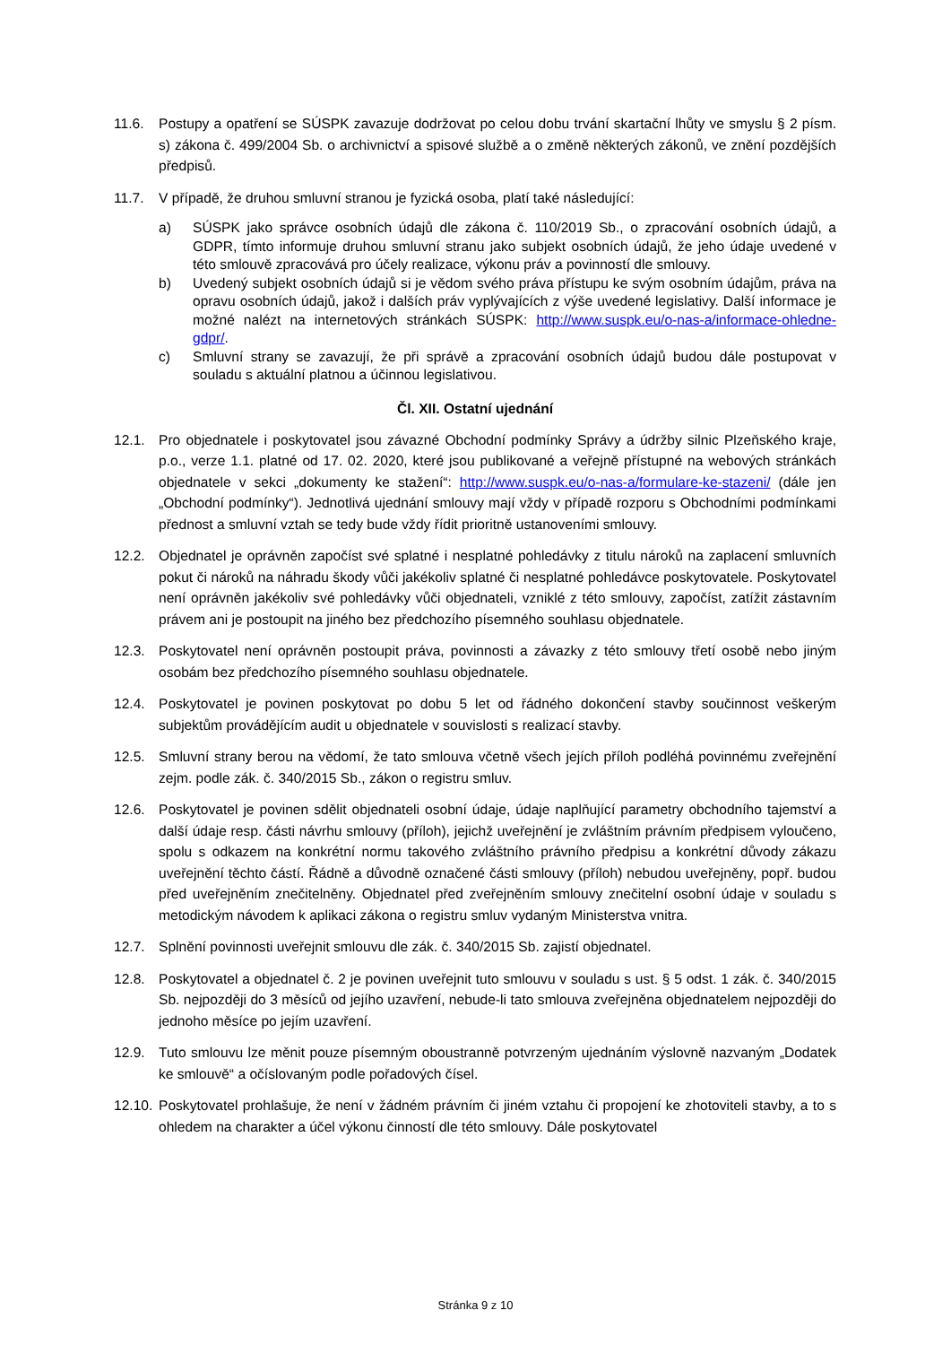11.6. Postupy a opatření se SÚSPK zavazuje dodržovat po celou dobu trvání skartační lhůty ve smyslu § 2 písm. s) zákona č. 499/2004 Sb. o archivnictví a spisové službě a o změně některých zákonů, ve znění pozdějších předpisů.
11.7. V případě, že druhou smluvní stranou je fyzická osoba, platí také následující:
a) SÚSPK jako správce osobních údajů dle zákona č. 110/2019 Sb., o zpracování osobních údajů, a GDPR, tímto informuje druhou smluvní stranu jako subjekt osobních údajů, že jeho údaje uvedené v této smlouvě zpracovává pro účely realizace, výkonu práv a povinností dle smlouvy.
b) Uvedený subjekt osobních údajů si je vědom svého práva přístupu ke svým osobním údajům, práva na opravu osobních údajů, jakož i dalších práv vyplývajících z výše uvedené legislativy. Další informace je možné nalézt na internetových stránkách SÚSPK: http://www.suspk.eu/o-nas-a/informace-ohledne-gdpr/.
c) Smluvní strany se zavazují, že při správě a zpracování osobních údajů budou dále postupovat v souladu s aktuální platnou a účinnou legislativou.
Čl. XII. Ostatní ujednání
12.1. Pro objednatele i poskytovatel jsou závazné Obchodní podmínky Správy a údržby silnic Plzeňského kraje, p.o., verze 1.1. platné od 17. 02. 2020, které jsou publikované a veřejně přístupné na webových stránkách objednatele v sekci „dokumenty ke stažení“: http://www.suspk.eu/o-nas-a/formulare-ke-stazeni/ (dále jen „Obchodní podmínky“). Jednotlivá ujednání smlouvy mají vždy v případě rozporu s Obchodními podmínkami přednost a smluvní vztah se tedy bude vždy řídit prioritně ustanoveními smlouvy.
12.2. Objednatel je oprávněn započíst své splatné i nesplatné pohledávky z titulu nároků na zaplacení smluvních pokut či nároků na náhradu škody vůči jakékoliv splatné či nesplatné pohledávce poskytovatele. Poskytovatel není oprávněn jakékoliv své pohledávky vůči objednateli, vzniklé z této smlouvy, započíst, zatížit zástavním právem ani je postoupit na jiného bez předchozího písemného souhlasu objednatele.
12.3. Poskytovatel není oprávněn postoupit práva, povinnosti a závazky z této smlouvy třetí osobě nebo jiným osobám bez předchozího písemného souhlasu objednatele.
12.4. Poskytovatel je povinen poskytovat po dobu 5 let od řádného dokončení stavby součinnost veškerým subjektům provádějícím audit u objednatele v souvislosti s realizací stavby.
12.5. Smluvní strany berou na vědomí, že tato smlouva včetně všech jejích příloh podléhá povinnému zveřejnění zejm. podle zák. č. 340/2015 Sb., zákon o registru smluv.
12.6. Poskytovatel je povinen sdělit objednateli osobní údaje, údaje naplňující parametry obchodního tajemství a další údaje resp. části návrhu smlouvy (příloh), jejichž uveřejnění je zvláštním právním předpisem vyloučeno, spolu s odkazem na konkrétní normu takového zvláštního právního předpisu a konkrétní důvody zákazu uveřejnění těchto částí. Řádně a důvodně označené části smlouvy (příloh) nebudou uveřejněny, popř. budou před uveřejněním znečitelněny. Objednatel před zveřejněním smlouvy znečitelní osobní údaje v souladu s metodickým návodem k aplikaci zákona o registru smluv vydaným Ministerstva vnitra.
12.7. Splnění povinnosti uveřejnit smlouvu dle zák. č. 340/2015 Sb. zajistí objednatel.
12.8. Poskytovatel a objednatel č. 2 je povinen uveřejnit tuto smlouvu v souladu s ust. § 5 odst. 1 zák. č. 340/2015 Sb. nejpozději do 3 měsíců od jejího uzavření, nebude-li tato smlouva zveřejněna objednatelem nejpozději do jednoho měsíce po jejím uzavření.
12.9. Tuto smlouvu lze měnit pouze písemným oboustranně potvrzeným ujednáním výslovně nazvaným „Dodatek ke smlouvě“ a očíslovaným podle pořadových čísel.
12.10.
Poskytovatel prohlašuje, že není v žádném právním či jiném vztahu či propojení ke zhotoviteli stavby, a to s ohledem na charakter a účel výkonu činností dle této smlouvy. Dále poskytovatel
Stránka 9 z 10